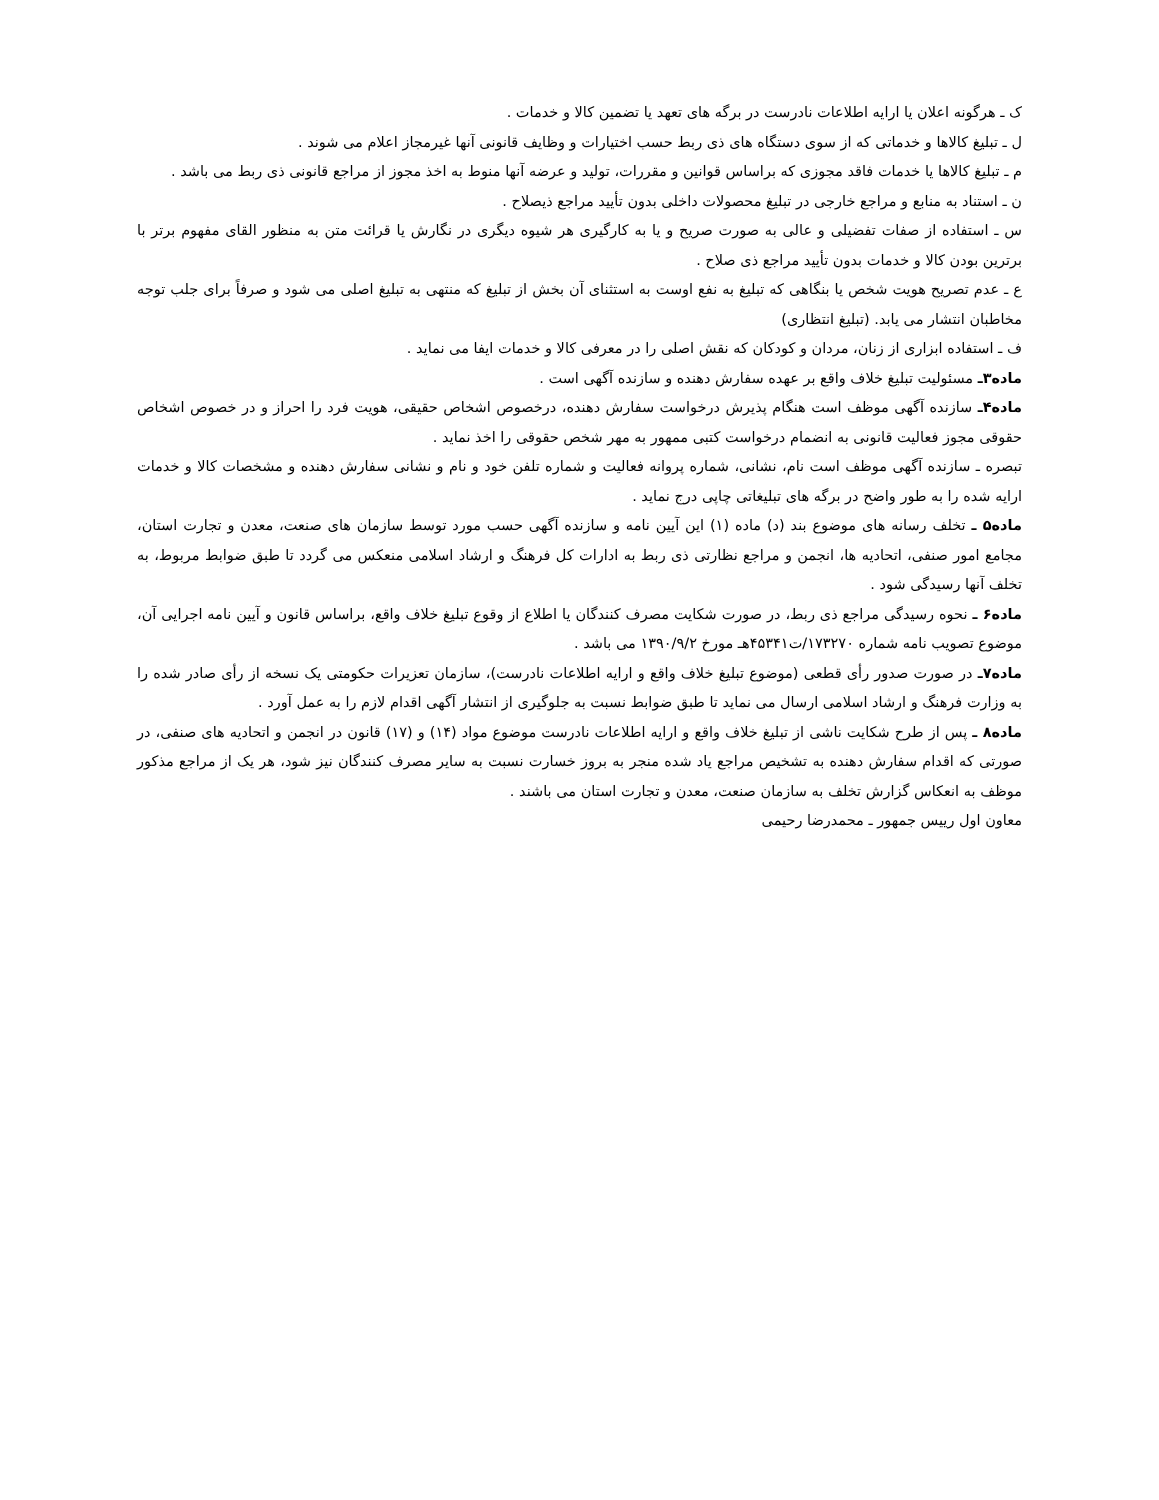ک ـ هرگونه اعلان یا ارایه اطلاعات نادرست در برگه های تعهد یا تضمین کالا و خدمات .
ل ـ تبلیغ کالاها و خدماتی که از سوی دستگاه های ذی ربط حسب اختیارات و وظایف قانونی آنها غیرمجاز اعلام می شوند .
م ـ تبلیغ کالاها یا خدمات فاقد مجوزی که براساس قوانین و مقررات، تولید و عرضه آنها منوط به اخذ مجوز از مراجع قانونی ذی ربط می باشد .
ن ـ استناد به منابع و مراجع خارجی در تبلیغ محصولات داخلی بدون تأیید مراجع ذیصلاح .
س ـ استفاده از صفات تفضیلی و عالی به صورت صریح و یا به کارگیری هر شیوه دیگری در نگارش یا قرائت متن به منظور القای مفهوم برتر با برترین بودن کالا و خدمات بدون تأیید مراجع ذی صلاح .
ع ـ عدم تصریح هویت شخص یا بنگاهی که تبلیغ به نفع اوست به استثنای آن بخش از تبلیغ که منتهی به تبلیغ اصلی می شود و صرفاً برای جلب توجه مخاطبان انتشار می یابد. (تبلیغ انتظاری)
ف ـ استفاده ابزاری از زنان، مردان و کودکان که نقش اصلی را در معرفی کالا و خدمات ایفا می نماید .
ماده۳ـ مسئولیت تبلیغ خلاف واقع بر عهده سفارش دهنده و سازنده آگهی است .
ماده۴ـ سازنده آگهی موظف است هنگام پذیرش درخواست سفارش دهنده، درخصوص اشخاص حقیقی، هویت فرد را احراز و در خصوص اشخاص حقوقی مجوز فعالیت قانونی به انضمام درخواست کتبی ممهور به مهر شخص حقوقی را اخذ نماید .
تبصره ـ سازنده آگهی موظف است نام، نشانی، شماره پروانه فعالیت و شماره تلفن خود و نام و نشانی سفارش دهنده و مشخصات کالا و خدمات ارایه شده را به طور واضح در برگه های تبلیغاتی چاپی درج نماید .
ماده۵ ـ تخلف رسانه های موضوع بند (د) ماده (۱) این آیین نامه و سازنده آگهی حسب مورد توسط سازمان های صنعت، معدن و تجارت استان، مجامع امور صنفی، اتحادیه ها، انجمن و مراجع نظارتی ذی ربط به ادارات کل فرهنگ و ارشاد اسلامی منعکس می گردد تا طبق ضوابط مربوط، به تخلف آنها رسیدگی شود .
ماده۶ ـ نحوه رسیدگی مراجع ذی ربط، در صورت شکایت مصرف کنندگان یا اطلاع از وقوع تبلیغ خلاف واقع، براساس قانون و آیین نامه اجرایی آن، موضوع تصویب نامه شماره ۱۷۳۲۷۰/ت۴۵۳۴۱هـ مورخ ۱۳۹۰/۹/۲ می باشد .
ماده۷ـ در صورت صدور رأی قطعی (موضوع تبلیغ خلاف واقع و ارایه اطلاعات نادرست)، سازمان تعزیرات حکومتی یک نسخه از رأی صادر شده را به وزارت فرهنگ و ارشاد اسلامی ارسال می نماید تا طبق ضوابط نسبت به جلوگیری از انتشار آگهی اقدام لازم را به عمل آورد .
ماده۸ ـ پس از طرح شکایت ناشی از تبلیغ خلاف واقع و ارایه اطلاعات نادرست موضوع مواد (۱۴) و (۱۷) قانون در انجمن و اتحادیه های صنفی، در صورتی که اقدام سفارش دهنده به تشخیص مراجع یاد شده منجر به بروز خسارت نسبت به سایر مصرف کنندگان نیز شود، هر یک از مراجع مذکور موظف به انعکاس گزارش تخلف به سازمان صنعت، معدن و تجارت استان می باشند .
معاون اول رییس جمهور ـ محمدرضا رحیمی